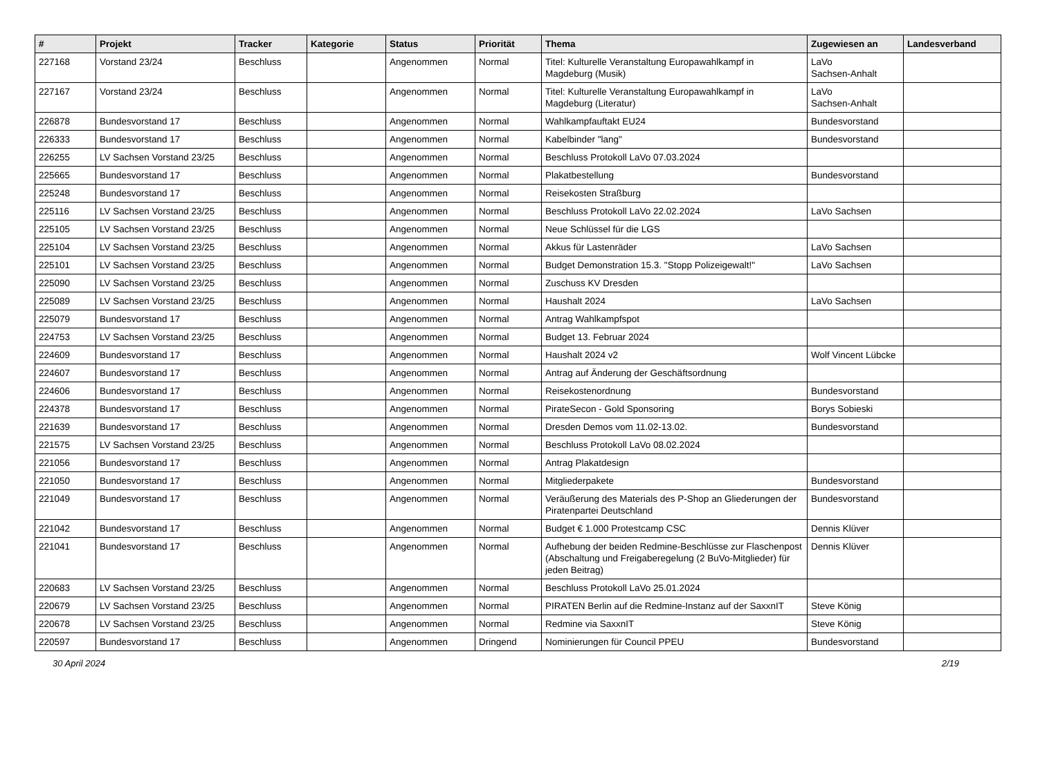| # | Projekt | Tracker | Kategorie | Status | Priorität | Thema | Zugewiesen an | Landesverband |
| --- | --- | --- | --- | --- | --- | --- | --- | --- |
| 227168 | Vorstand 23/24 | Beschluss | | Angenommen | Normal | Titel: Kulturelle Veranstaltung Europawahlkampf in Magdeburg (Musik) | LaVo Sachsen-Anhalt | |
| 227167 | Vorstand 23/24 | Beschluss | | Angenommen | Normal | Titel: Kulturelle Veranstaltung Europawahlkampf in Magdeburg (Literatur) | LaVo Sachsen-Anhalt | |
| 226878 | Bundesvorstand 17 | Beschluss | | Angenommen | Normal | Wahlkampfauftakt EU24 | Bundesvorstand | |
| 226333 | Bundesvorstand 17 | Beschluss | | Angenommen | Normal | Kabelbinder "lang" | Bundesvorstand | |
| 226255 | LV Sachsen Vorstand 23/25 | Beschluss | | Angenommen | Normal | Beschluss Protokoll LaVo 07.03.2024 | | |
| 225665 | Bundesvorstand 17 | Beschluss | | Angenommen | Normal | Plakatbestellung | Bundesvorstand | |
| 225248 | Bundesvorstand 17 | Beschluss | | Angenommen | Normal | Reisekosten Straßburg | | |
| 225116 | LV Sachsen Vorstand 23/25 | Beschluss | | Angenommen | Normal | Beschluss Protokoll LaVo 22.02.2024 | LaVo Sachsen | |
| 225105 | LV Sachsen Vorstand 23/25 | Beschluss | | Angenommen | Normal | Neue Schlüssel für die LGS | | |
| 225104 | LV Sachsen Vorstand 23/25 | Beschluss | | Angenommen | Normal | Akkus für Lastenräder | LaVo Sachsen | |
| 225101 | LV Sachsen Vorstand 23/25 | Beschluss | | Angenommen | Normal | Budget Demonstration 15.3. "Stopp Polizeigewalt!" | LaVo Sachsen | |
| 225090 | LV Sachsen Vorstand 23/25 | Beschluss | | Angenommen | Normal | Zuschuss KV Dresden | | |
| 225089 | LV Sachsen Vorstand 23/25 | Beschluss | | Angenommen | Normal | Haushalt 2024 | LaVo Sachsen | |
| 225079 | Bundesvorstand 17 | Beschluss | | Angenommen | Normal | Antrag Wahlkampfspot | | |
| 224753 | LV Sachsen Vorstand 23/25 | Beschluss | | Angenommen | Normal | Budget 13. Februar 2024 | | |
| 224609 | Bundesvorstand 17 | Beschluss | | Angenommen | Normal | Haushalt 2024 v2 | Wolf Vincent Lübcke | |
| 224607 | Bundesvorstand 17 | Beschluss | | Angenommen | Normal | Antrag auf Änderung der Geschäftsordnung | | |
| 224606 | Bundesvorstand 17 | Beschluss | | Angenommen | Normal | Reisekostenordnung | Bundesvorstand | |
| 224378 | Bundesvorstand 17 | Beschluss | | Angenommen | Normal | PirateSecon - Gold Sponsoring | Borys Sobieski | |
| 221639 | Bundesvorstand 17 | Beschluss | | Angenommen | Normal | Dresden Demos vom 11.02-13.02. | Bundesvorstand | |
| 221575 | LV Sachsen Vorstand 23/25 | Beschluss | | Angenommen | Normal | Beschluss Protokoll LaVo 08.02.2024 | | |
| 221056 | Bundesvorstand 17 | Beschluss | | Angenommen | Normal | Antrag Plakatdesign | | |
| 221050 | Bundesvorstand 17 | Beschluss | | Angenommen | Normal | Mitgliederpakete | Bundesvorstand | |
| 221049 | Bundesvorstand 17 | Beschluss | | Angenommen | Normal | Veräußerung des Materials des P-Shop an Gliederungen der Piratenpartei Deutschland | Bundesvorstand | |
| 221042 | Bundesvorstand 17 | Beschluss | | Angenommen | Normal | Budget € 1.000 Protestcamp CSC | Dennis Klüver | |
| 221041 | Bundesvorstand 17 | Beschluss | | Angenommen | Normal | Aufhebung der beiden Redmine-Beschlüsse zur Flaschenpost (Abschaltung und Freigaberegelung (2 BuVo-Mitglieder) für jeden Beitrag) | Dennis Klüver | |
| 220683 | LV Sachsen Vorstand 23/25 | Beschluss | | Angenommen | Normal | Beschluss Protokoll LaVo 25.01.2024 | | |
| 220679 | LV Sachsen Vorstand 23/25 | Beschluss | | Angenommen | Normal | PIRATEN Berlin auf die Redmine-Instanz auf der SaxxnIT | Steve König | |
| 220678 | LV Sachsen Vorstand 23/25 | Beschluss | | Angenommen | Normal | Redmine via SaxxnIT | Steve König | |
| 220597 | Bundesvorstand 17 | Beschluss | | Angenommen | Dringend | Nominierungen für Council PPEU | Bundesvorstand | |
30 April 2024 2/19